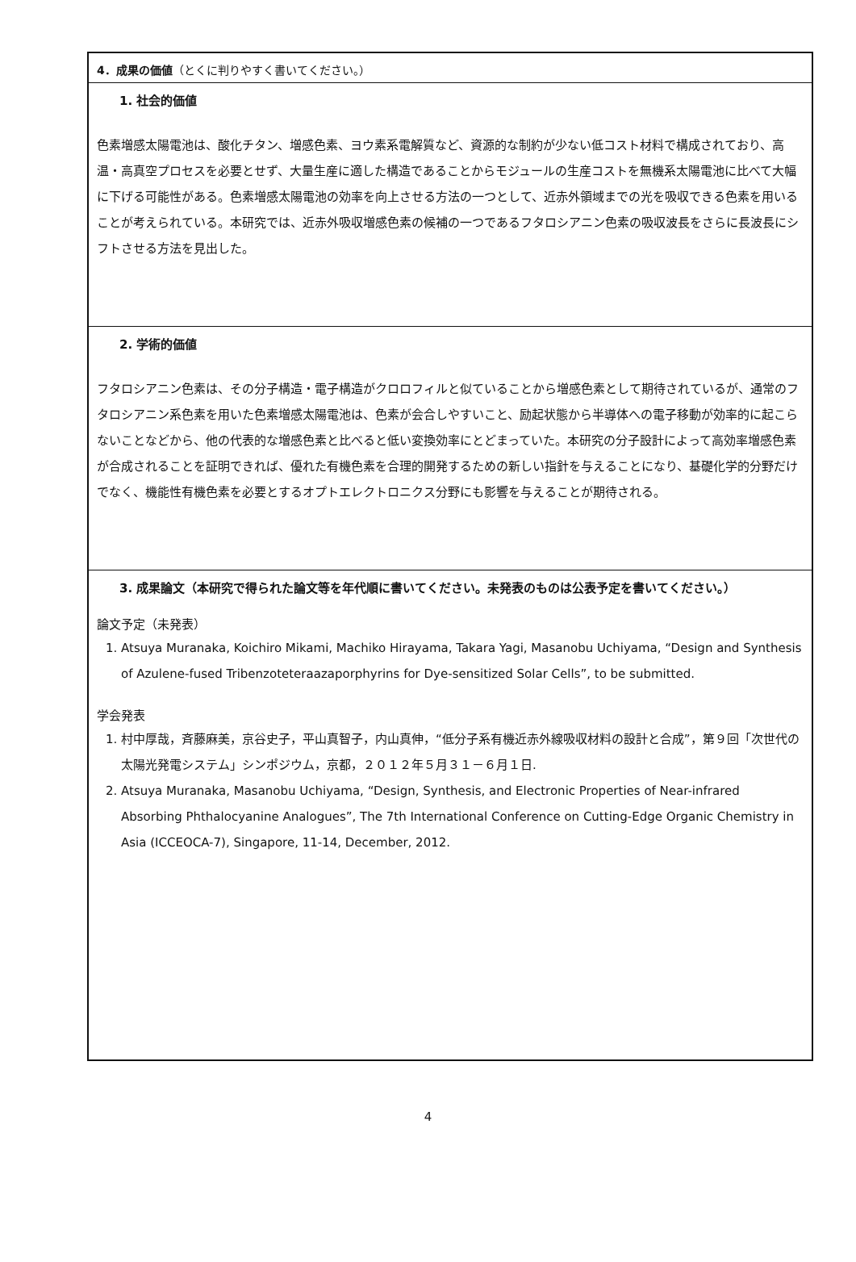4．成果の価値（とくに判りやすく書いてください。）
1. 社会的価値
色素増感太陽電池は、酸化チタン、増感色素、ヨウ素系電解質など、資源的な制約が少ない低コスト材料で構成されており、高温・高真空プロセスを必要とせず、大量生産に適した構造であることからモジュールの生産コストを無機系太陽電池に比べて大幅に下げる可能性がある。色素増感太陽電池の効率を向上させる方法の一つとして、近赤外領域までの光を吸収できる色素を用いることが考えられている。本研究では、近赤外吸収増感色素の候補の一つであるフタロシアニン色素の吸収波長をさらに長波長にシフトさせる方法を見出した。
2. 学術的価値
フタロシアニン色素は、その分子構造・電子構造がクロロフィルと似ていることから増感色素として期待されているが、通常のフタロシアニン系色素を用いた色素増感太陽電池は、色素が会合しやすいこと、励起状態から半導体への電子移動が効率的に起こらないことなどから、他の代表的な増感色素と比べると低い変換効率にとどまっていた。本研究の分子設計によって高効率増感色素が合成されることを証明できれば、優れた有機色素を合理的開発するための新しい指針を与えることになり、基礎化学的分野だけでなく、機能性有機色素を必要とするオプトエレクトロニクス分野にも影響を与えることが期待される。
3. 成果論文（本研究で得られた論文等を年代順に書いてください。未発表のものは公表予定を書いてください。）
論文予定（未発表）
1. Atsuya Muranaka, Koichiro Mikami, Machiko Hirayama, Takara Yagi, Masanobu Uchiyama, “Design and Synthesis of Azulene-fused Tribenzoteteraazaporphyrins for Dye-sensitized Solar Cells”, to be submitted.
学会発表
1. 村中厚哉，斉藤麻美，京谷史子，平山真智子，内山真伸，“低分子系有機近赤外線吸収材料の設計と合成”，第９回「次世代の太陽光発電システム」シンポジウム，京都，２０１２年５月３１－６月１日.
2. Atsuya Muranaka, Masanobu Uchiyama, “Design, Synthesis, and Electronic Properties of Near-infrared Absorbing Phthalocyanine Analogues”, The 7th International Conference on Cutting-Edge Organic Chemistry in Asia (ICCEOCA-7), Singapore, 11-14, December, 2012.
4